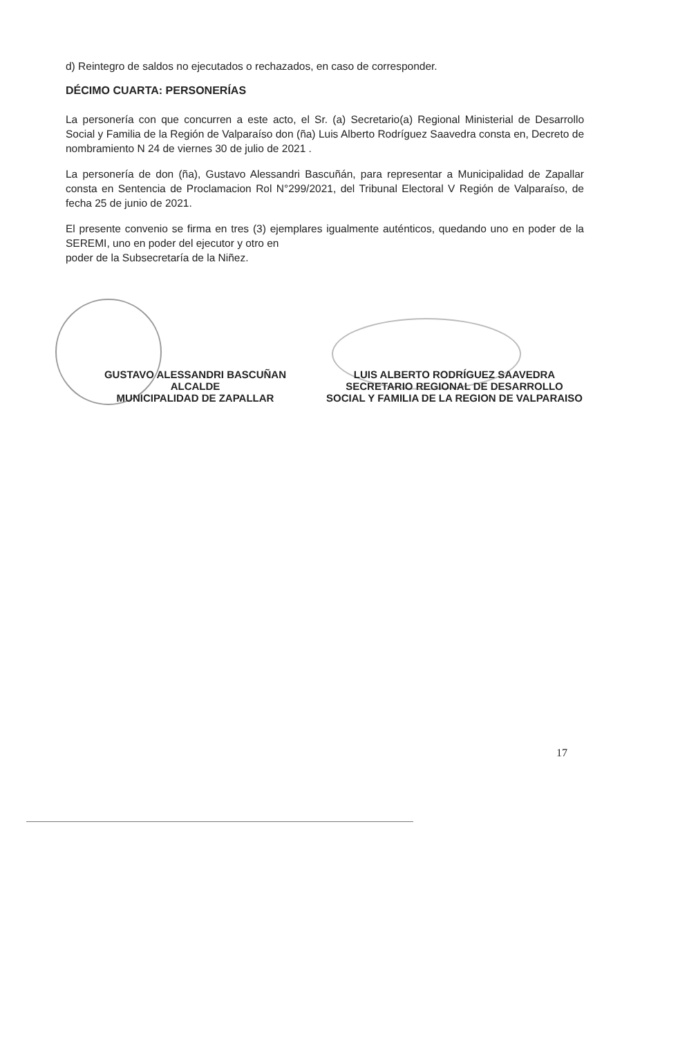d) Reintegro de saldos no ejecutados o rechazados, en caso de corresponder.
DÉCIMO CUARTA: PERSONERÍAS
La personería con que concurren a este acto, el Sr. (a) Secretario(a) Regional Ministerial de Desarrollo Social y Familia de la Región de Valparaíso don (ña) Luis Alberto Rodríguez Saavedra consta en, Decreto de nombramiento N 24 de viernes 30 de julio de 2021 .
La personería de don (ña), Gustavo Alessandri Bascuñán, para representar a Municipalidad de Zapallar consta en Sentencia de Proclamacion Rol N°299/2021, del Tribunal Electoral V Región de Valparaíso, de fecha 25 de junio de 2021.
El presente convenio se firma en tres (3) ejemplares igualmente auténticos, quedando uno en poder de la SEREMI, uno en poder del ejecutor y otro en
poder de la Subsecretaría de la Niñez.
GUSTAVO ALESSANDRI BASCUÑAN
ALCALDE
MUNICIPALIDAD DE ZAPALLAR
LUIS ALBERTO RODRÍGUEZ SAAVEDRA
SECRETARIO REGIONAL DE DESARROLLO SOCIAL Y FAMILIA DE LA REGION DE VALPARAISO
17